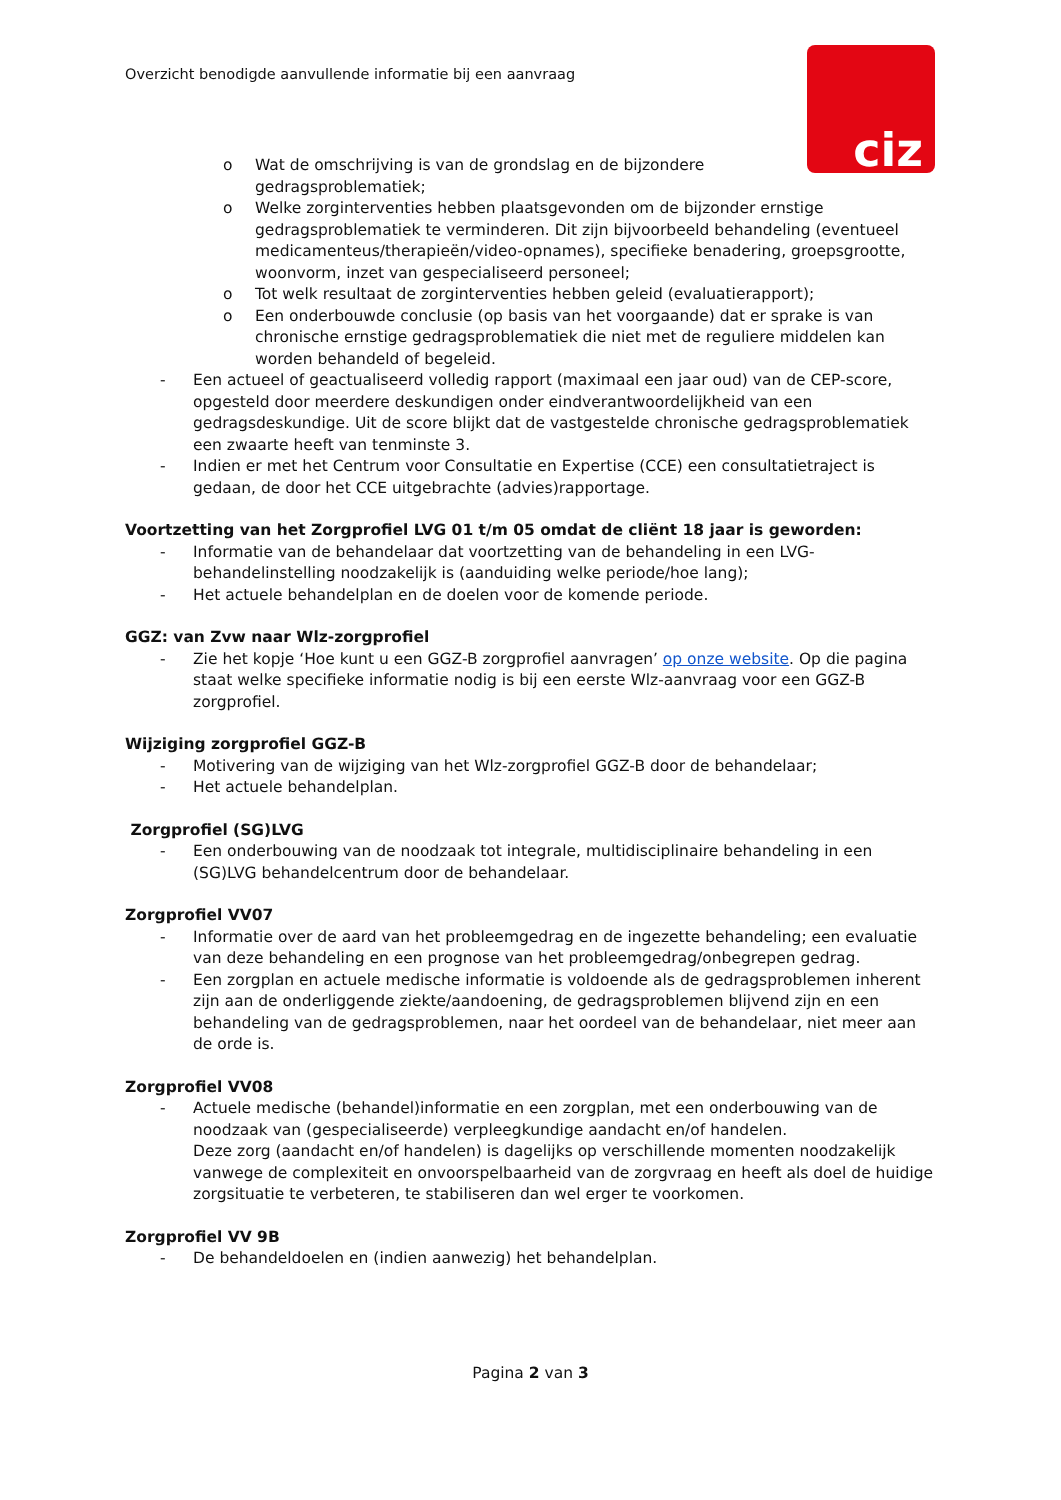Overzicht benodigde aanvullende informatie bij een aanvraag
ciz
o Wat de omschrijving is van de grondslag en de bijzondere gedragsproblematiek;
o Welke zorginterventies hebben plaatsgevonden om de bijzonder ernstige gedragsproblematiek te verminderen. Dit zijn bijvoorbeeld behandeling (eventueel medicamenteus/therapieën/video-opnames), specifieke benadering, groepsgrootte, woonvorm, inzet van gespecialiseerd personeel;
o Tot welk resultaat de zorginterventies hebben geleid (evaluatierapport);
o Een onderbouwde conclusie (op basis van het voorgaande) dat er sprake is van chronische ernstige gedragsproblematiek die niet met de reguliere middelen kan worden behandeld of begeleid.
- Een actueel of geactualiseerd volledig rapport (maximaal een jaar oud) van de CEP-score, opgesteld door meerdere deskundigen onder eindverantwoordelijkheid van een gedragsdeskundige. Uit de score blijkt dat de vastgestelde chronische gedragsproblematiek een zwaarte heeft van tenminste 3.
- Indien er met het Centrum voor Consultatie en Expertise (CCE) een consultatietraject is gedaan, de door het CCE uitgebrachte (advies)rapportage.
Voortzetting van het Zorgprofiel LVG 01 t/m 05 omdat de cliënt 18 jaar is geworden:
- Informatie van de behandelaar dat voortzetting van de behandeling in een LVG-behandelinstelling noodzakelijk is (aanduiding welke periode/hoe lang);
- Het actuele behandelplan en de doelen voor de komende periode.
GGZ: van Zvw naar Wlz-zorgprofiel
- Zie het kopje ‘Hoe kunt u een GGZ-B zorgprofiel aanvragen’ op onze website. Op die pagina staat welke specifieke informatie nodig is bij een eerste Wlz-aanvraag voor een GGZ-B zorgprofiel.
Wijziging zorgprofiel GGZ-B
- Motivering van de wijziging van het Wlz-zorgprofiel GGZ-B door de behandelaar;
- Het actuele behandelplan.
Zorgprofiel (SG)LVG
- Een onderbouwing van de noodzaak tot integrale, multidisciplinaire behandeling in een (SG)LVG behandelcentrum door de behandelaar.
Zorgprofiel VV07
- Informatie over de aard van het probleemgedrag en de ingezette behandeling; een evaluatie van deze behandeling en een prognose van het probleemgedrag/onbegrepen gedrag.
- Een zorgplan en actuele medische informatie is voldoende als de gedragsproblemen inherent zijn aan de onderliggende ziekte/aandoening, de gedragsproblemen blijvend zijn en een behandeling van de gedragsproblemen, naar het oordeel van de behandelaar, niet meer aan de orde is.
Zorgprofiel VV08
- Actuele medische (behandel)informatie en een zorgplan, met een onderbouwing van de noodzaak van (gespecialiseerde) verpleegkundige aandacht en/of handelen.
Deze zorg (aandacht en/of handelen) is dagelijks op verschillende momenten noodzakelijk vanwege de complexiteit en onvoorspelbaarheid van de zorgvraag en heeft als doel de huidige zorgsituatie te verbeteren, te stabiliseren dan wel erger te voorkomen.
Zorgprofiel VV 9B
- De behandeldoelen en (indien aanwezig) het behandelplan.
Pagina 2 van 3